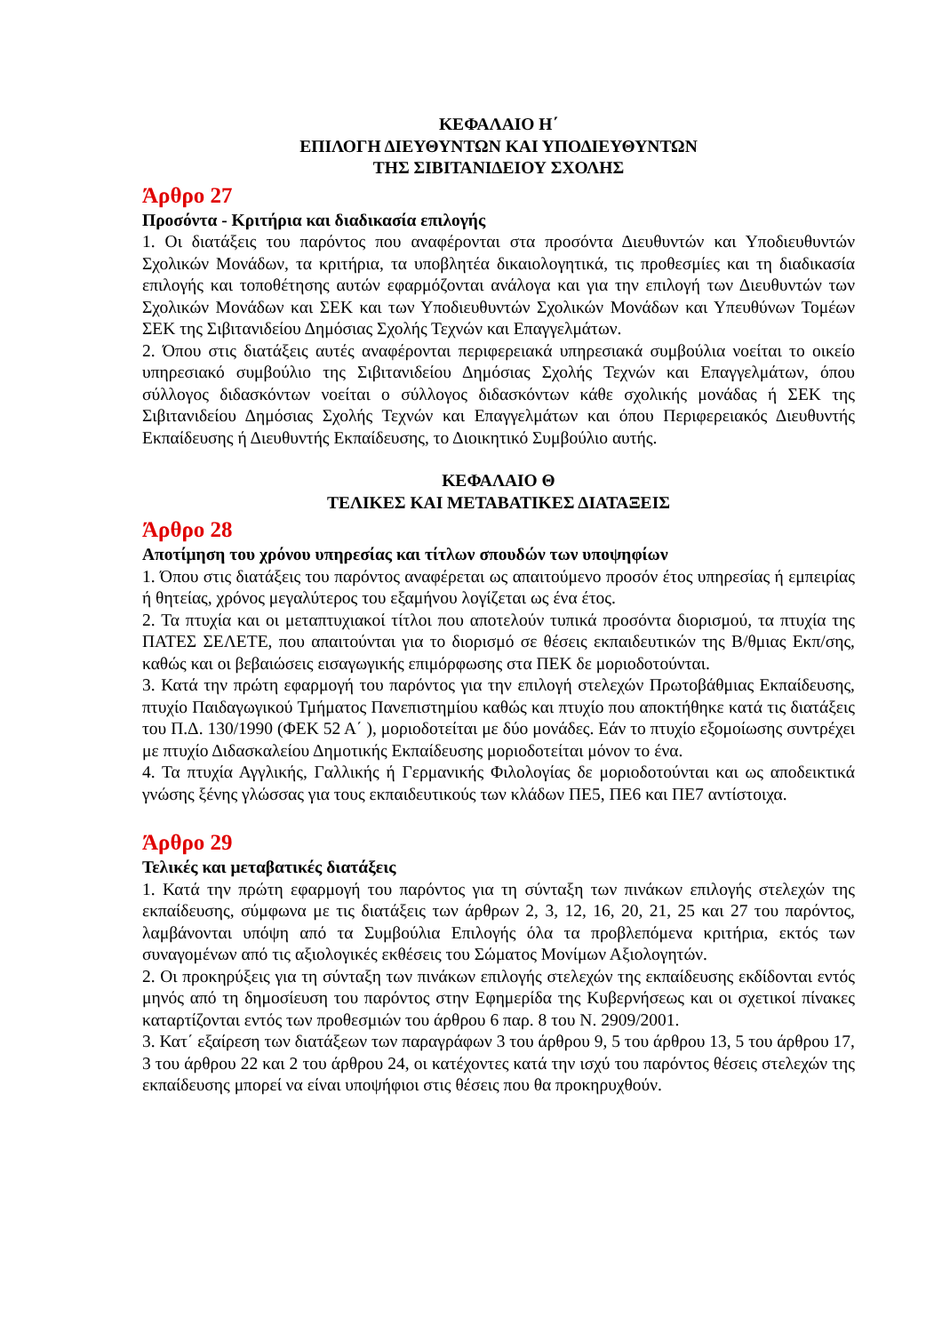ΚΕΦΑΛΑΙΟ Η΄
ΕΠΙΛΟΓΗ ΔΙΕΥΘΥΝΤΩΝ ΚΑΙ ΥΠΟΔΙΕΥΘΥΝΤΩΝ
ΤΗΣ ΣΙΒΙΤΑΝΙΔΕΙΟΥ ΣΧΟΛΗΣ
Άρθρο 27
Προσόντα - Κριτήρια και διαδικασία επιλογής
1. Οι διατάξεις του παρόντος που αναφέρονται στα προσόντα Διευθυντών και Υποδιευθυντών Σχολικών Μονάδων, τα κριτήρια, τα υποβλητέα δικαιολογητικά, τις προθεσμίες και τη διαδικασία επιλογής και τοποθέτησης αυτών εφαρμόζονται ανάλογα και για την επιλογή των Διευθυντών των Σχολικών Μονάδων και ΣΕΚ και των Υποδιευθυντών Σχολικών Μονάδων και Υπευθύνων Τομέων ΣΕΚ της Σιβιτανιδείου Δημόσιας Σχολής Τεχνών και Επαγγελμάτων.
2. Όπου στις διατάξεις αυτές αναφέρονται περιφερειακά υπηρεσιακά συμβούλια νοείται το οικείο υπηρεσιακό συμβούλιο της Σιβιτανιδείου Δημόσιας Σχολής Τεχνών και Επαγγελμάτων, όπου σύλλογος διδασκόντων νοείται ο σύλλογος διδασκόντων κάθε σχολικής μονάδας ή ΣΕΚ της Σιβιτανιδείου Δημόσιας Σχολής Τεχνών και Επαγγελμάτων και όπου Περιφερειακός Διευθυντής Εκπαίδευσης ή Διευθυντής Εκπαίδευσης, το Διοικητικό Συμβούλιο αυτής.
ΚΕΦΑΛΑΙΟ Θ
ΤΕΛΙΚΕΣ ΚΑΙ ΜΕΤΑΒΑΤΙΚΕΣ ΔΙΑΤΑΞΕΙΣ
Άρθρο 28
Αποτίμηση του χρόνου υπηρεσίας και τίτλων σπουδών των υποψηφίων
1. Όπου στις διατάξεις του παρόντος αναφέρεται ως απαιτούμενο προσόν έτος υπηρεσίας ή εμπειρίας ή θητείας, χρόνος μεγαλύτερος του εξαμήνου λογίζεται ως ένα έτος.
2. Τα πτυχία και οι μεταπτυχιακοί τίτλοι που αποτελούν τυπικά προσόντα διορισμού, τα πτυχία της ΠΑΤΕΣ ΣΕΛΕΤΕ, που απαιτούνται για το διορισμό σε θέσεις εκπαιδευτικών της Β/θμιας Εκπ/σης, καθώς και οι βεβαιώσεις εισαγωγικής επιμόρφωσης στα ΠΕΚ δε μοριοδοτούνται.
3. Κατά την πρώτη εφαρμογή του παρόντος για την επιλογή στελεχών Πρωτοβάθμιας Εκπαίδευσης, πτυχίο Παιδαγωγικού Τμήματος Πανεπιστημίου καθώς και πτυχίο που αποκτήθηκε κατά τις διατάξεις του Π.Δ. 130/1990 (ΦΕΚ 52 Α΄ ), μοριοδοτείται με δύο μονάδες. Εάν το πτυχίο εξομοίωσης συντρέχει με πτυχίο Διδασκαλείου Δημοτικής Εκπαίδευσης μοριοδοτείται μόνον το ένα.
4. Τα πτυχία Αγγλικής, Γαλλικής ή Γερμανικής Φιλολογίας δε μοριοδοτούνται και ως αποδεικτικά γνώσης ξένης γλώσσας για τους εκπαιδευτικούς των κλάδων ΠΕ5, ΠΕ6 και ΠΕ7 αντίστοιχα.
Άρθρο 29
Τελικές και μεταβατικές διατάξεις
1. Κατά την πρώτη εφαρμογή του παρόντος για τη σύνταξη των πινάκων επιλογής στελεχών της εκπαίδευσης, σύμφωνα με τις διατάξεις των άρθρων 2, 3, 12, 16, 20, 21, 25 και 27 του παρόντος, λαμβάνονται υπόψη από τα Συμβούλια Επιλογής όλα τα προβλεπόμενα κριτήρια, εκτός των συναγομένων από τις αξιολογικές εκθέσεις του Σώματος Μονίμων Αξιολογητών.
2. Οι προκηρύξεις για τη σύνταξη των πινάκων επιλογής στελεχών της εκπαίδευσης εκδίδονται εντός μηνός από τη δημοσίευση του παρόντος στην Εφημερίδα της Κυβερνήσεως και οι σχετικοί πίνακες καταρτίζονται εντός των προθεσμιών του άρθρου 6 παρ. 8 του Ν. 2909/2001.
3. Κατ΄ εξαίρεση των διατάξεων των παραγράφων 3 του άρθρου 9, 5 του άρθρου 13, 5 του άρθρου 17, 3 του άρθρου 22 και 2 του άρθρου 24, οι κατέχοντες κατά την ισχύ του παρόντος θέσεις στελεχών της εκπαίδευσης μπορεί να είναι υποψήφιοι στις θέσεις που θα προκηρυχθούν.